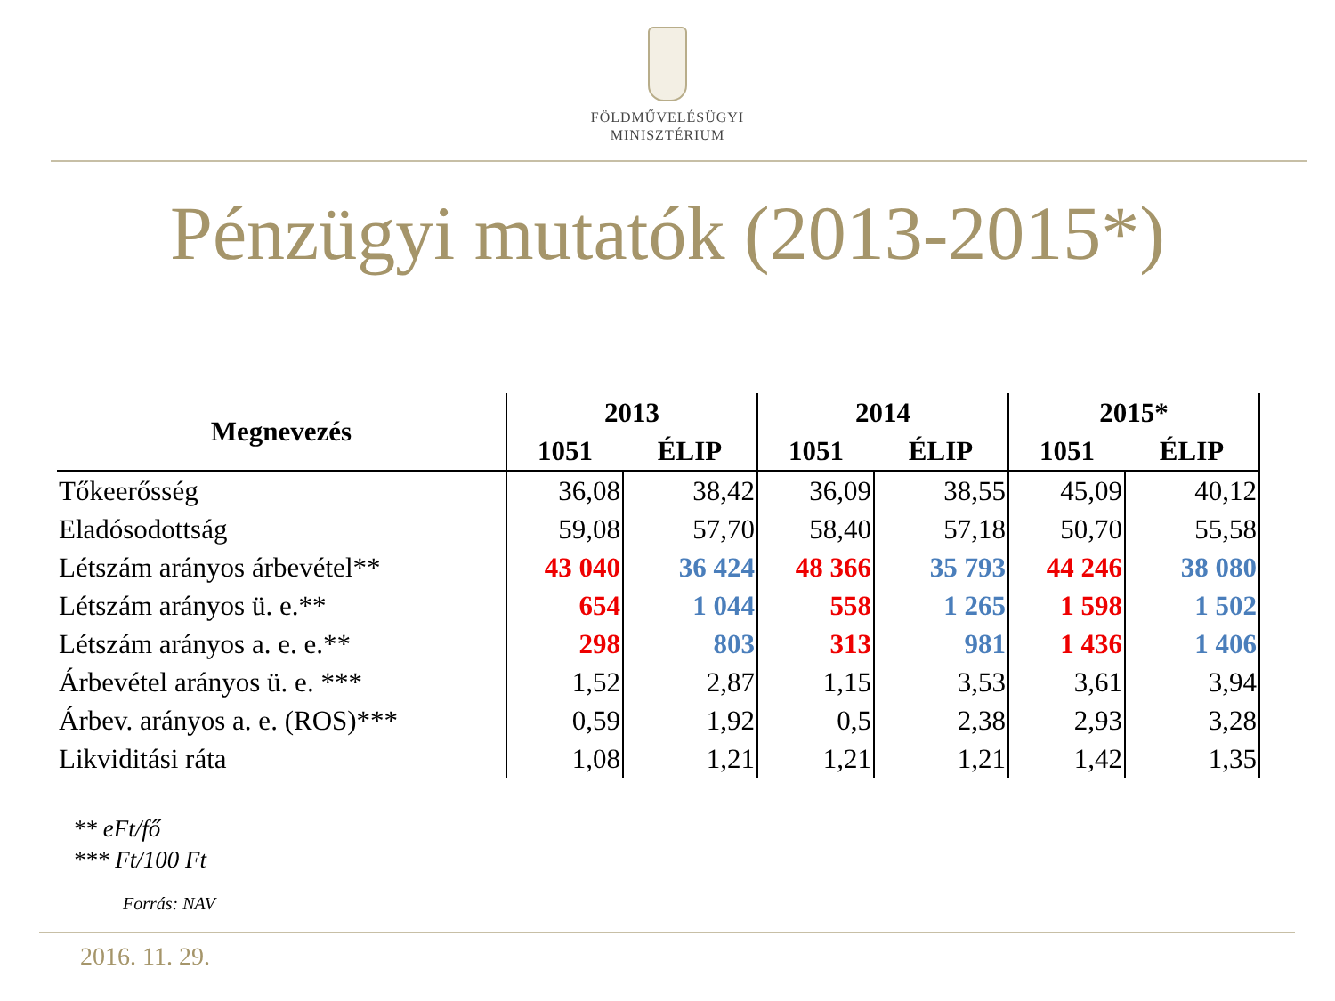FÖLDMŰVELÉSÜGYI
MINISZTÉRIUM
Pénzügyi mutatók (2013-2015*)
| Megnevezés | 2013 | | 2014 | | 2015* | |
| --- | --- | --- | --- | --- | --- | --- |
| | 1051 | ÉLIP | 1051 | ÉLIP | 1051 | ÉLIP |
| Tőkeerősség | 36,08 | 38,42 | 36,09 | 38,55 | 45,09 | 40,12 |
| Eladósodottság | 59,08 | 57,70 | 58,40 | 57,18 | 50,70 | 55,58 |
| Létszám arányos árbevétel** | 43 040 | 36 424 | 48 366 | 35 793 | 44 246 | 38 080 |
| Létszám arányos ü. e.** | 654 | 1 044 | 558 | 1 265 | 1 598 | 1 502 |
| Létszám arányos a. e. e.** | 298 | 803 | 313 | 981 | 1 436 | 1 406 |
| Árbevétel arányos ü. e. *** | 1,52 | 2,87 | 1,15 | 3,53 | 3,61 | 3,94 |
| Árbev. arányos a. e. (ROS)*** | 0,59 | 1,92 | 0,5 | 2,38 | 2,93 | 3,28 |
| Likviditási ráta | 1,08 | 1,21 | 1,21 | 1,21 | 1,42 | 1,35 |
** eFt/fő
*** Ft/100 Ft
Forrás: NAV
2016. 11. 29.